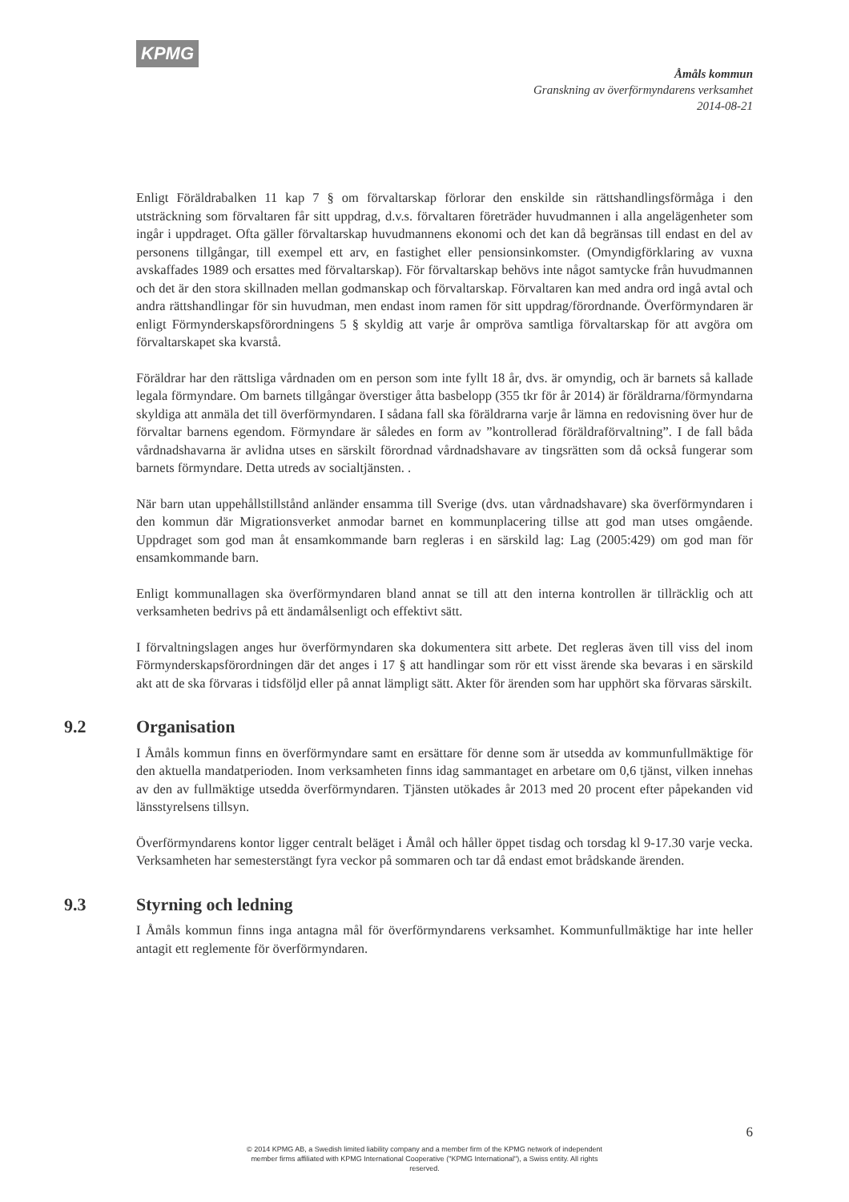KPMG
Åmåls kommun
Granskning av överförmyndarens verksamhet
2014-08-21
Enligt Föräldrabalken 11 kap 7 § om förvaltarskap förlorar den enskilde sin rättshandlingsförmåga i den utsträckning som förvaltaren får sitt uppdrag, d.v.s. förvaltaren företräder huvudmannen i alla angelägenheter som ingår i uppdraget. Ofta gäller förvaltarskap huvudmannens ekonomi och det kan då begränsas till endast en del av personens tillgångar, till exempel ett arv, en fastighet eller pensionsinkomster. (Omyndigförklaring av vuxna avskaffades 1989 och ersattes med förvaltarskap). För förvaltarskap behövs inte något samtycke från huvudmannen och det är den stora skillnaden mellan godmanskap och förvaltarskap. Förvaltaren kan med andra ord ingå avtal och andra rättshandlingar för sin huvudman, men endast inom ramen för sitt uppdrag/förordnande. Överförmyndaren är enligt Förmynderskapsförordningens 5 § skyldig att varje år ompröva samtliga förvaltarskap för att avgöra om förvaltarskapet ska kvarstå.
Föräldrar har den rättsliga vårdnaden om en person som inte fyllt 18 år, dvs. är omyndig, och är barnets så kallade legala förmyndare. Om barnets tillgångar överstiger åtta basbelopp (355 tkr för år 2014) är föräldrarna/förmyndarna skyldiga att anmäla det till överförmyndaren. I sådana fall ska föräldrarna varje år lämna en redovisning över hur de förvaltar barnens egendom. Förmyndare är således en form av ”kontrollerad föräldraförvaltning”. I de fall båda vårdnadshavarna är avlidna utses en särskilt förordnad vårdnadshavare av tingsrätten som då också fungerar som barnets förmyndare. Detta utreds av socialtjänsten. .
När barn utan uppehållstillstånd anländer ensamma till Sverige (dvs. utan vårdnadshavare) ska överförmyndaren i den kommun där Migrationsverket anmodar barnet en kommunplacering tillse att god man utses omgående. Uppdraget som god man åt ensamkommande barn regleras i en särskild lag: Lag (2005:429) om god man för ensamkommande barn.
Enligt kommunallagen ska överförmyndaren bland annat se till att den interna kontrollen är tillräcklig och att verksamheten bedrivs på ett ändamålsenligt och effektivt sätt.
I förvaltningslagen anges hur överförmyndaren ska dokumentera sitt arbete. Det regleras även till viss del inom Förmynderskapsförordningen där det anges i 17 § att handlingar som rör ett visst ärende ska bevaras i en särskild akt att de ska förvaras i tidsföljd eller på annat lämpligt sätt. Akter för ärenden som har upphört ska förvaras särskilt.
9.2 Organisation
I Åmåls kommun finns en överförmyndare samt en ersättare för denne som är utsedda av kommunfullmäktige för den aktuella mandatperioden. Inom verksamheten finns idag sammantaget en arbetare om 0,6 tjänst, vilken innehas av den av fullmäktige utsedda överförmyndaren. Tjänsten utökades år 2013 med 20 procent efter påpekanden vid länsstyrelsens tillsyn.
Överförmyndarens kontor ligger centralt beläget i Åmål och håller öppet tisdag och torsdag kl 9-17.30 varje vecka. Verksamheten har semesterstängt fyra veckor på sommaren och tar då endast emot brådskande ärenden.
9.3 Styrning och ledning
I Åmåls kommun finns inga antagna mål för överförmyndarens verksamhet. Kommunfullmäktige har inte heller antagit ett reglemente för överförmyndaren.
6
© 2014 KPMG AB, a Swedish limited liability company and a member firm of the KPMG network of independent member firms affiliated with KPMG International Cooperative ("KPMG International"), a Swiss entity. All rights reserved.